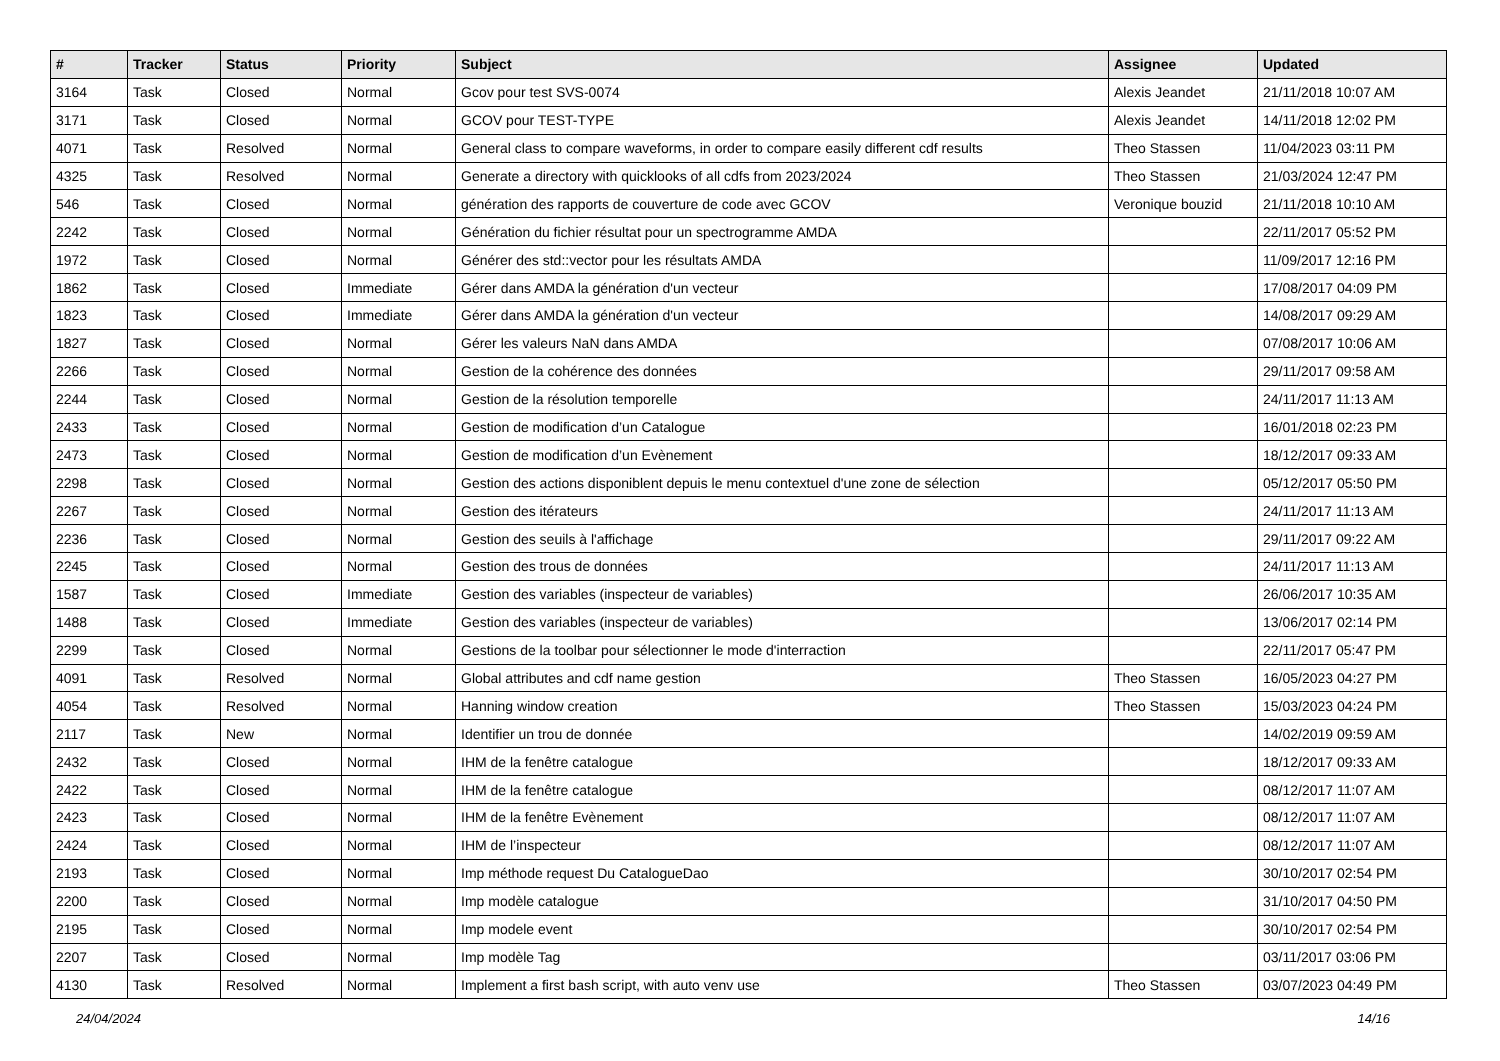| # | Tracker | Status | Priority | Subject | Assignee | Updated |
| --- | --- | --- | --- | --- | --- | --- |
| 3164 | Task | Closed | Normal | Gcov pour test SVS-0074 | Alexis Jeandet | 21/11/2018 10:07 AM |
| 3171 | Task | Closed | Normal | GCOV pour TEST-TYPE | Alexis Jeandet | 14/11/2018 12:02 PM |
| 4071 | Task | Resolved | Normal | General class to compare waveforms, in order to compare easily different cdf results | Theo Stassen | 11/04/2023 03:11 PM |
| 4325 | Task | Resolved | Normal | Generate a directory with quicklooks of all cdfs from 2023/2024 | Theo Stassen | 21/03/2024 12:47 PM |
| 546 | Task | Closed | Normal | génération des rapports de couverture de code avec GCOV | Veronique bouzid | 21/11/2018 10:10 AM |
| 2242 | Task | Closed | Normal | Génération du fichier résultat pour un spectrogramme AMDA | | 22/11/2017 05:52 PM |
| 1972 | Task | Closed | Normal | Générer des std::vector pour les résultats AMDA | | 11/09/2017 12:16 PM |
| 1862 | Task | Closed | Immediate | Gérer dans AMDA la génération d'un vecteur | | 17/08/2017 04:09 PM |
| 1823 | Task | Closed | Immediate | Gérer dans AMDA la génération d'un vecteur | | 14/08/2017 09:29 AM |
| 1827 | Task | Closed | Normal | Gérer les valeurs NaN dans AMDA | | 07/08/2017 10:06 AM |
| 2266 | Task | Closed | Normal | Gestion de la cohérence des données | | 29/11/2017 09:58 AM |
| 2244 | Task | Closed | Normal | Gestion de la résolution temporelle | | 24/11/2017 11:13 AM |
| 2433 | Task | Closed | Normal | Gestion de modification d’un Catalogue | | 16/01/2018 02:23 PM |
| 2473 | Task | Closed | Normal | Gestion de modification d’un Evènement | | 18/12/2017 09:33 AM |
| 2298 | Task | Closed | Normal | Gestion des actions disponiblent depuis le menu contextuel d'une zone de sélection | | 05/12/2017 05:50 PM |
| 2267 | Task | Closed | Normal | Gestion des itérateurs | | 24/11/2017 11:13 AM |
| 2236 | Task | Closed | Normal | Gestion des seuils à l'affichage | | 29/11/2017 09:22 AM |
| 2245 | Task | Closed | Normal | Gestion des trous de données | | 24/11/2017 11:13 AM |
| 1587 | Task | Closed | Immediate | Gestion des variables (inspecteur de variables) | | 26/06/2017 10:35 AM |
| 1488 | Task | Closed | Immediate | Gestion des variables (inspecteur de variables) | | 13/06/2017 02:14 PM |
| 2299 | Task | Closed | Normal | Gestions de la toolbar pour sélectionner le mode d'interraction | | 22/11/2017 05:47 PM |
| 4091 | Task | Resolved | Normal | Global attributes and cdf name gestion | Theo Stassen | 16/05/2023 04:27 PM |
| 4054 | Task | Resolved | Normal | Hanning window creation | Theo Stassen | 15/03/2023 04:24 PM |
| 2117 | Task | New | Normal | Identifier un trou de donnée | | 14/02/2019 09:59 AM |
| 2432 | Task | Closed | Normal | IHM de la fenêtre catalogue | | 18/12/2017 09:33 AM |
| 2422 | Task | Closed | Normal | IHM de la fenêtre catalogue | | 08/12/2017 11:07 AM |
| 2423 | Task | Closed | Normal | IHM de la fenêtre Evènement | | 08/12/2017 11:07 AM |
| 2424 | Task | Closed | Normal | IHM de l’inspecteur | | 08/12/2017 11:07 AM |
| 2193 | Task | Closed | Normal | Imp méthode request Du CatalogueDao | | 30/10/2017 02:54 PM |
| 2200 | Task | Closed | Normal | Imp modèle catalogue | | 31/10/2017 04:50 PM |
| 2195 | Task | Closed | Normal | Imp modele event | | 30/10/2017 02:54 PM |
| 2207 | Task | Closed | Normal | Imp modèle Tag | | 03/11/2017 03:06 PM |
| 4130 | Task | Resolved | Normal | Implement a first bash script, with auto venv use | Theo Stassen | 03/07/2023 04:49 PM |
24/04/2024 14/16